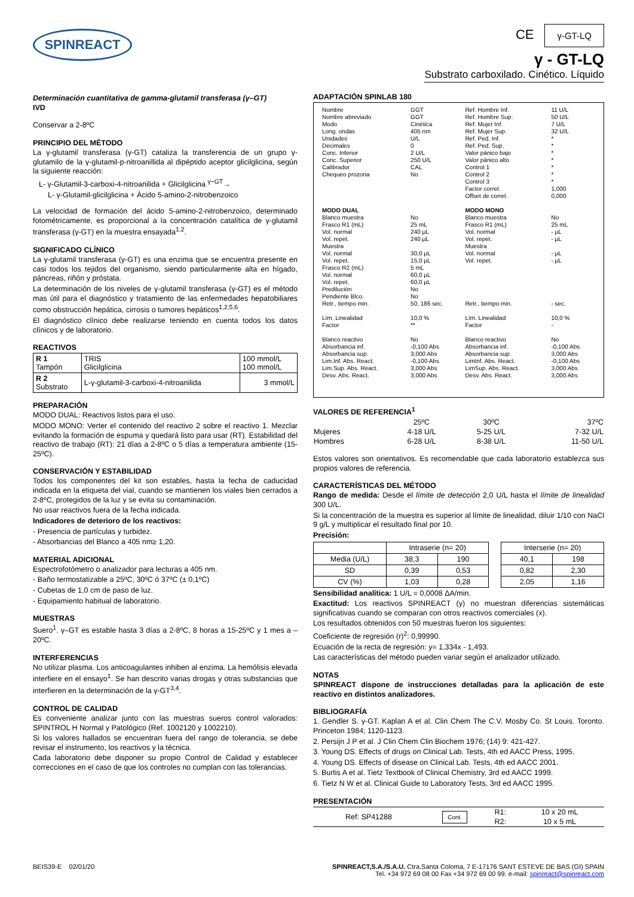SPINREACT
CE γ-GT-LQ
γ - GT-LQ
Substrato carboxilado. Cinético. Líquido
Determinación cuantitativa de gamma-glutamil transferasa (γ–GT)
IVD
Conservar a 2-8ºC
PRINCIPIO DEL MÉTODO
La γ-glutamil transferasa (γ-GT) cataliza la transferencia de un grupo γ-glutamilo de la γ-glutamil-p-nitroanillida al dipéptido aceptor glicilglicina, según la siguiente reacción:
L- γ-Glutamil-3-carboxi-4-nitroanilida + Glicilglicina <sup>γ−GT</sup>→
L- γ-Glutamil-glicilglicina + Ácido 5-amino-2-nitrobenzoico
La velocidad de formación del ácido 5-amino-2-nitrobenzoico, determinado fotométricamente, es proporcional a la concentración catalítica de γ-glutamil transferasa (γ-GT) en la muestra ensayada<sup>1,2</sup>.
SIGNIFICADO CLÍNICO
La γ-glutamil transferasa (γ-GT) es una enzima que se encuentra presente en casi todos los tejidos del organismo, siendo particularmente alta en hígado, páncreas, riñón y próstata.
La determinación de los niveles de γ-glutamil transferasa (γ-GT) es el método mas útil para el diagnóstico y tratamiento de las enfermedades hepatobiliares como obstrucción hepática, cirrosis o tumores hepáticos<sup>1,2,5,6</sup>.
El diagnóstico clínico debe realizarse teniendo en cuenta todos los datos clínicos y de laboratorio.
REACTIVOS
| R 1 Tampón | TRIS Glicilglicina | 100 mmol/L 100 mmol/L |
| R 2 Substrato | L-γ-glutamil-3-carboxi-4-nitroanilida | 3 mmol/L |
PREPARACIÓN
MODO DUAL: Reactivos listos para el uso.
MODO MONO: Verter el contenido del reactivo 2 sobre el reactivo 1. Mezclar evitando la formación de espuma y quedará listo para usar (RT). Estabilidad del reactivo de trabajo (RT): 21 días a 2-8ºC o 5 días a temperatura ambiente (15-25ºC).
CONSERVACIÓN Y ESTABILIDAD
Todos los componentes del kit son estables, hasta la fecha de caducidad indicada en la etiqueta del vial, cuando se mantienen los viales bien cerrados a 2-8ºC, protegidos de la luz y se evita su contaminación.
No usar reactivos fuera de la fecha indicada.
Indicadores de deterioro de los reactivos:
- Presencia de partículas y turbidez.
- Absorbancias del Blanco a 405 nm≥ 1,20.
MATERIAL ADICIONAL
Espectrofotómetro o analizador para lecturas a 405 nm.
- Baño termostatizable a 25ºC, 30ºC ó 37ºC (± 0,1ºC)
- Cubetas de 1,0 cm de paso de luz.
- Equipamiento habitual de laboratorio.
MUESTRAS
Suero<sup>1</sup>. γ–GT es estable hasta 3 días a 2-8ºC, 8 horas a 15-25ºC y 1 mes a – 20ºC.
INTERFERENCIAS
No utilizar plasma. Los anticoagulantes inhiben al enzima. La hemólisis elevada interfiere en el ensayo<sup>1</sup>. Se han descrito varias drogas y otras substancias que interfieren en la determinación de la γ-GT<sup>3,4</sup>.
CONTROL DE CALIDAD
Es conveniente analizar junto con las muestras sueros control valorados: SPINTROL H Normal y Patológico (Ref. 1002120 y 1002210).
Si los valores hallados se encuentran fuera del rango de tolerancia, se debe revisar el instrumento, los reactivos y la técnica.
Cada laboratorio debe disponer su propio Control de Calidad y establecer correcciones en el caso de que los controles no cumplan con las tolerancias.
ADAPTACIÓN SPINLAB 180
| Nombre Nombre abreviado Modo Long. ondas Unidades Decimales Conc. Inferior Conc. Superior Calibrador Chequeo prozona | GGT GGT Cinética 405 nm U/L 0 2 U/L 250 U/L CAL No | Ref. Hombre Inf. Ref. Hombre Sup. Ref. Mujer Inf. Ref. Mujer Sup. Ref. Ped. Inf. Ref. Ped. Sup. Valor pánico bajo Valor pánico alto Control 1 Control 2 Control 3 Factor correl. Offset de correl. | 11 U/L 50 U/L 7 U/L 32 U/L * * * * * * * 1,000 0,000 |
| MODO DUAL | | MODO MONO | |
| Blanco muestra Frasco R1 (mL) Vol. normal Vol. repet. Muestra Vol. normal Vol. repet. Frasco R2 (mL) Vol. normal Vol. repet. Predilución Pendiente Blco. Retr., tiempo min. Lím. Linealidad Factor Blanco reactivo Absorbancia inf. Absorbancia sup. Lim.Inf. Abs. React. Lim.Sup. Abs. React. Desv. Abs. React. | No 25 mL 240 μL 240 μL 30,0 μL 15,0 μL 5 mL 60,0 μL 60,0 μL No No 50, 186 sec. 10,0 % ** No -0,100 Abs 3,000 Abs -0,100 Abs 3,000 Abs 3,000 Abs | Blanco muestra Frasco R1 (mL) Vol. normal Vol. repet. Muestra Vol. normal Vol. repet. Retr., tiempo min. Lím. Linealidad Factor Blanco reactivo Absorbancia inf. Absorbancia sup. LimInf. Abs. React. LimSup. Abs. React. Desv. Abs. React. | No 25 mL - μL - μL - μL - μL - sec. 10,0 % - No -0,100 Abs 3,000 Abs -0,100 Abs 3,000 Abs 3,000 Abs |
VALORES DE REFERENCIA<sup>1</sup>
| | 25ºC | 30ºC | 37ºC |
| Mujeres | 4-18 U/L | 5-25 U/L | 7-32 U/L |
| Hombres | 6-28 U/L | 8-38 U/L | 11-50 U/L |
Estos valores son orientativos. Es recomendable que cada laboratorio establezca sus propios valores de referencia.
CARACTERÍSTICAS DEL MÉTODO
Rango de medida: Desde el límite de detección 2,0 U/L hasta el límite de linealidad 300 U/L.
Si la concentración de la muestra es superior al límite de linealidad, diluir 1/10 con NaCl 9 g/L y multiplicar el resultado final por 10.
Precisión:
| | Intraserie (n= 20) | | | Interserie (n= 20) | |
| Media (U/L) | 38,3 | 190 | | 40,1 | 198 |
| SD | 0,39 | 0,53 | | 0,82 | 2,30 |
| CV (%) | 1,03 | 0,28 | | 2,05 | 1,16 |
Sensibilidad analítica: 1 U/L = 0,0008 ΔA/min.
Exactitud: Los reactivos SPINREACT (y) no muestran diferencias sistemáticas significativas cuando se comparan con otros reactivos comerciales (x).
Los resultados obtenidos con 50 muestras fueron los siguientes:
Coeficiente de regresión (r)<sup>2</sup>: 0,99990.
Ecuación de la recta de regresión: y= 1,334x - 1,493.
Las características del método pueden variar según el analizador utilizado.
NOTAS
SPINREACT dispone de instrucciones detalladas para la aplicación de este reactivo en distintos analizadores.
BIBLIOGRAFÍA
1. Gendler S. γ-GT. Kaplan A et al. Clin Chem The C.V. Mosby Co. St Louis. Toronto. Princeton 1984; 1120-1123.
2. Persijn J P et al. J Clin Chem Clin Biochem 1976; (14) 9: 421-427.
3. Young DS. Effects of drugs on Clinical Lab. Tests, 4th ed AACC Press, 1995.
4. Young DS. Effects of disease on Clinical Lab. Tests, 4th ed AACC 2001.
5. Burtis A et al. Tietz Textbook of Clinical Chemistry, 3rd ed AACC 1999.
6. Tietz N W et al. Clinical Guide to Laboratory Tests, 3rd ed AACC 1995.
PRESENTACIÓN
| Ref: SP41288 | Cont. | R1: | 10 x 20 mL |
| | | R2: | 10 x 5 mL |
BEIS39-E 02/01/20 SPINREACT,S.A./S.A.U. Ctra.Santa Coloma, 7 E-17176 SANT ESTEVE DE BAS (GI) SPAIN
Tel. +34 972 69 08 00 Fax +34 972 69 00 99. e-mail: spinreact@spinreact.com